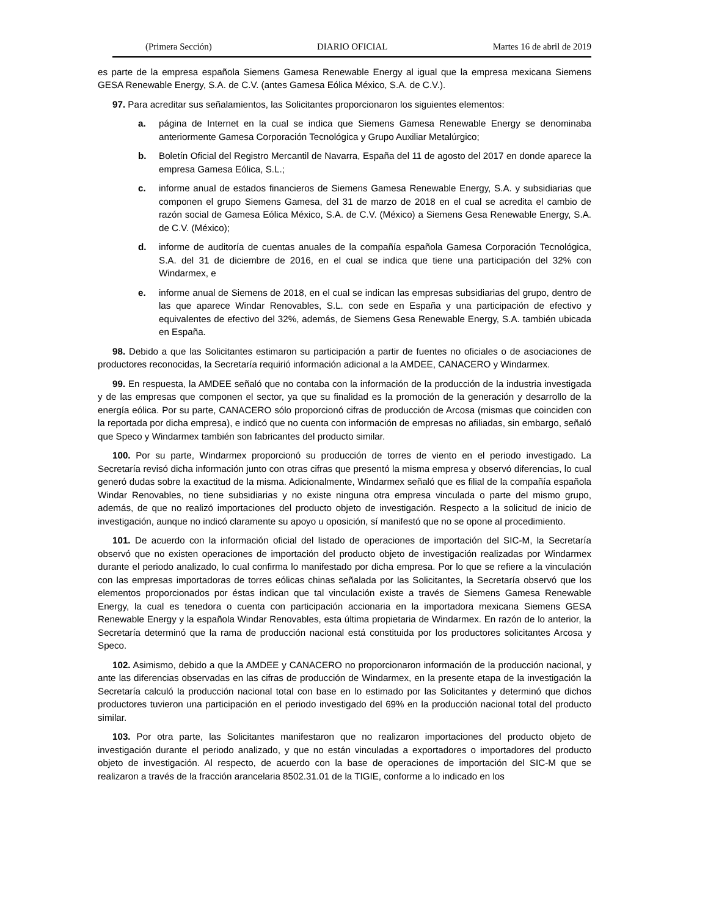(Primera Sección) DIARIO OFICIAL Martes 16 de abril de 2019
es parte de la empresa española Siemens Gamesa Renewable Energy al igual que la empresa mexicana Siemens GESA Renewable Energy, S.A. de C.V. (antes Gamesa Eólica México, S.A. de C.V.).
97. Para acreditar sus señalamientos, las Solicitantes proporcionaron los siguientes elementos:
a. página de Internet en la cual se indica que Siemens Gamesa Renewable Energy se denominaba anteriormente Gamesa Corporación Tecnológica y Grupo Auxiliar Metalúrgico;
b. Boletín Oficial del Registro Mercantil de Navarra, España del 11 de agosto del 2017 en donde aparece la empresa Gamesa Eólica, S.L.;
c. informe anual de estados financieros de Siemens Gamesa Renewable Energy, S.A. y subsidiarias que componen el grupo Siemens Gamesa, del 31 de marzo de 2018 en el cual se acredita el cambio de razón social de Gamesa Eólica México, S.A. de C.V. (México) a Siemens Gesa Renewable Energy, S.A. de C.V. (México);
d. informe de auditoría de cuentas anuales de la compañía española Gamesa Corporación Tecnológica, S.A. del 31 de diciembre de 2016, en el cual se indica que tiene una participación del 32% con Windarmex, e
e. informe anual de Siemens de 2018, en el cual se indican las empresas subsidiarias del grupo, dentro de las que aparece Windar Renovables, S.L. con sede en España y una participación de efectivo y equivalentes de efectivo del 32%, además, de Siemens Gesa Renewable Energy, S.A. también ubicada en España.
98. Debido a que las Solicitantes estimaron su participación a partir de fuentes no oficiales o de asociaciones de productores reconocidas, la Secretaría requirió información adicional a la AMDEE, CANACERO y Windarmex.
99. En respuesta, la AMDEE señaló que no contaba con la información de la producción de la industria investigada y de las empresas que componen el sector, ya que su finalidad es la promoción de la generación y desarrollo de la energía eólica. Por su parte, CANACERO sólo proporcionó cifras de producción de Arcosa (mismas que coinciden con la reportada por dicha empresa), e indicó que no cuenta con información de empresas no afiliadas, sin embargo, señaló que Speco y Windarmex también son fabricantes del producto similar.
100. Por su parte, Windarmex proporcionó su producción de torres de viento en el periodo investigado. La Secretaría revisó dicha información junto con otras cifras que presentó la misma empresa y observó diferencias, lo cual generó dudas sobre la exactitud de la misma. Adicionalmente, Windarmex señaló que es filial de la compañía española Windar Renovables, no tiene subsidiarias y no existe ninguna otra empresa vinculada o parte del mismo grupo, además, de que no realizó importaciones del producto objeto de investigación. Respecto a la solicitud de inicio de investigación, aunque no indicó claramente su apoyo u oposición, sí manifestó que no se opone al procedimiento.
101. De acuerdo con la información oficial del listado de operaciones de importación del SIC-M, la Secretaría observó que no existen operaciones de importación del producto objeto de investigación realizadas por Windarmex durante el periodo analizado, lo cual confirma lo manifestado por dicha empresa. Por lo que se refiere a la vinculación con las empresas importadoras de torres eólicas chinas señalada por las Solicitantes, la Secretaría observó que los elementos proporcionados por éstas indican que tal vinculación existe a través de Siemens Gamesa Renewable Energy, la cual es tenedora o cuenta con participación accionaria en la importadora mexicana Siemens GESA Renewable Energy y la española Windar Renovables, esta última propietaria de Windarmex. En razón de lo anterior, la Secretaría determinó que la rama de producción nacional está constituida por los productores solicitantes Arcosa y Speco.
102. Asimismo, debido a que la AMDEE y CANACERO no proporcionaron información de la producción nacional, y ante las diferencias observadas en las cifras de producción de Windarmex, en la presente etapa de la investigación la Secretaría calculó la producción nacional total con base en lo estimado por las Solicitantes y determinó que dichos productores tuvieron una participación en el periodo investigado del 69% en la producción nacional total del producto similar.
103. Por otra parte, las Solicitantes manifestaron que no realizaron importaciones del producto objeto de investigación durante el periodo analizado, y que no están vinculadas a exportadores o importadores del producto objeto de investigación. Al respecto, de acuerdo con la base de operaciones de importación del SIC-M que se realizaron a través de la fracción arancelaria 8502.31.01 de la TIGIE, conforme a lo indicado en los